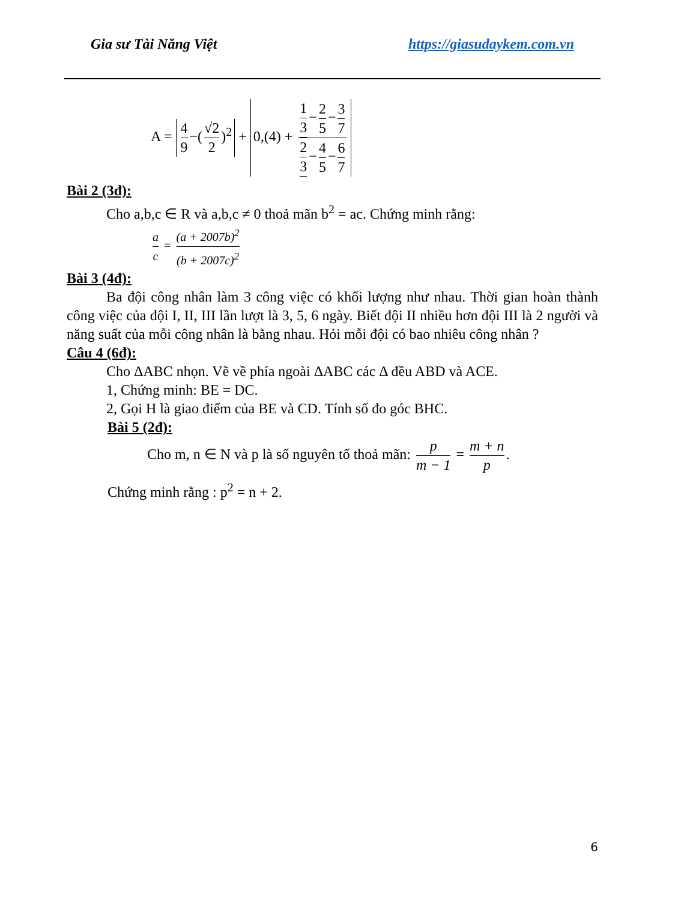Gia sư Tài Năng Việt https://giasudaykem.com.vn
A = 4 9 −(√2 2)<sup>2</sup> + 0,(4) + 1 3 − 2 5 − 3 7 2 3 − 4 5 − 6 7
Bài 2 (3đ):
Cho a,b,c ∈ R và a,b,c ≠ 0 thoả mãn b<sup>2</sup> = ac. Chứng minh rằng:
a c = (a + 2007b)<sup>2</sup> (b + 2007c)<sup>2</sup>
Bài 3 (4đ):
Ba đội công nhân làm 3 công việc có khối lượng như nhau. Thời gian hoàn thành công việc của đội I, II, III lần lượt là 3, 5, 6 ngày. Biết đội II nhiều hơn đội III là 2 người và năng suất của mỗi công nhân là bằng nhau. Hỏi mỗi đội có bao nhiêu công nhân ?
Câu 4 (6đ):
Cho ΔABC nhọn. Vẽ về phía ngoài ΔABC các Δ đều ABD và ACE.
1, Chứng minh: BE = DC.
2, Gọi H là giao điểm của BE và CD. Tính số đo góc BHC.
Bài 5 (2đ):
Cho m, n ∈ N và p là số nguyên tố thoả mãn: p m − 1 = m + n p.
Chứng minh rằng : p<sup>2</sup> = n + 2.
6